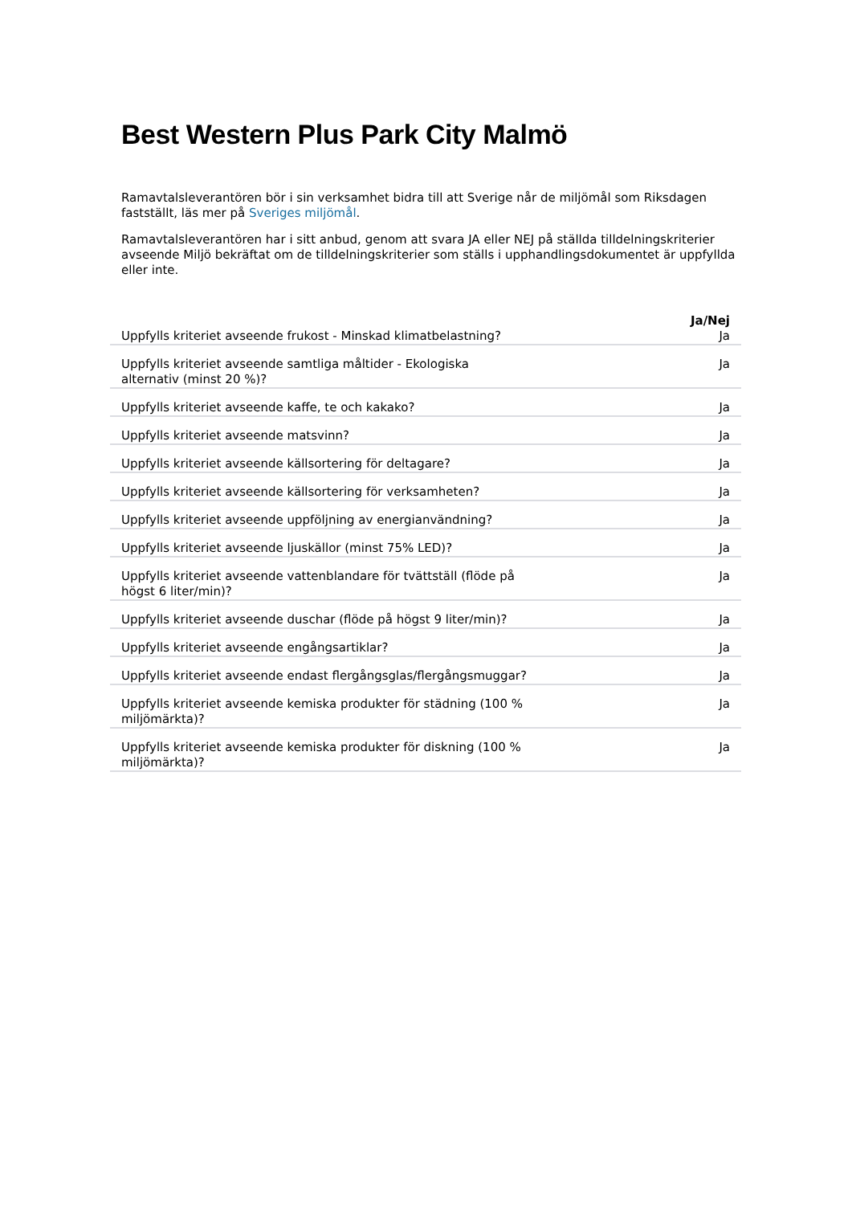Best Western Plus Park City Malmö
Ramavtalsleverantören bör i sin verksamhet bidra till att Sverige når de miljömål som Riksdagen fastställt, läs mer på Sveriges miljömål.
Ramavtalsleverantören har i sitt anbud, genom att svara JA eller NEJ på ställda tilldelningskriterier avseende Miljö bekräftat om de tilldelningskriterier som ställs i upphandlingsdokumentet är uppfyllda eller inte.
| | Ja/Nej |
| --- | --- |
| Uppfylls kriteriet avseende frukost - Minskad klimatbelastning? | Ja |
| Uppfylls kriteriet avseende samtliga måltider - Ekologiska alternativ (minst 20 %)? | Ja |
| Uppfylls kriteriet avseende kaffe, te och kakako? | Ja |
| Uppfylls kriteriet avseende matsvinn? | Ja |
| Uppfylls kriteriet avseende källsortering för deltagare? | Ja |
| Uppfylls kriteriet avseende källsortering för verksamheten? | Ja |
| Uppfylls kriteriet avseende uppföljning av energianvändning? | Ja |
| Uppfylls kriteriet avseende ljuskällor (minst 75% LED)? | Ja |
| Uppfylls kriteriet avseende vattenblandare för tvättställ (flöde på högst 6 liter/min)? | Ja |
| Uppfylls kriteriet avseende duschar (flöde på högst 9 liter/min)? | Ja |
| Uppfylls kriteriet avseende engångsartiklar? | Ja |
| Uppfylls kriteriet avseende endast flergångsglas/flergångsmuggar? | Ja |
| Uppfylls kriteriet avseende kemiska produkter för städning (100 % miljömärkta)? | Ja |
| Uppfylls kriteriet avseende kemiska produkter för diskning (100 % miljömärkta)? | Ja |